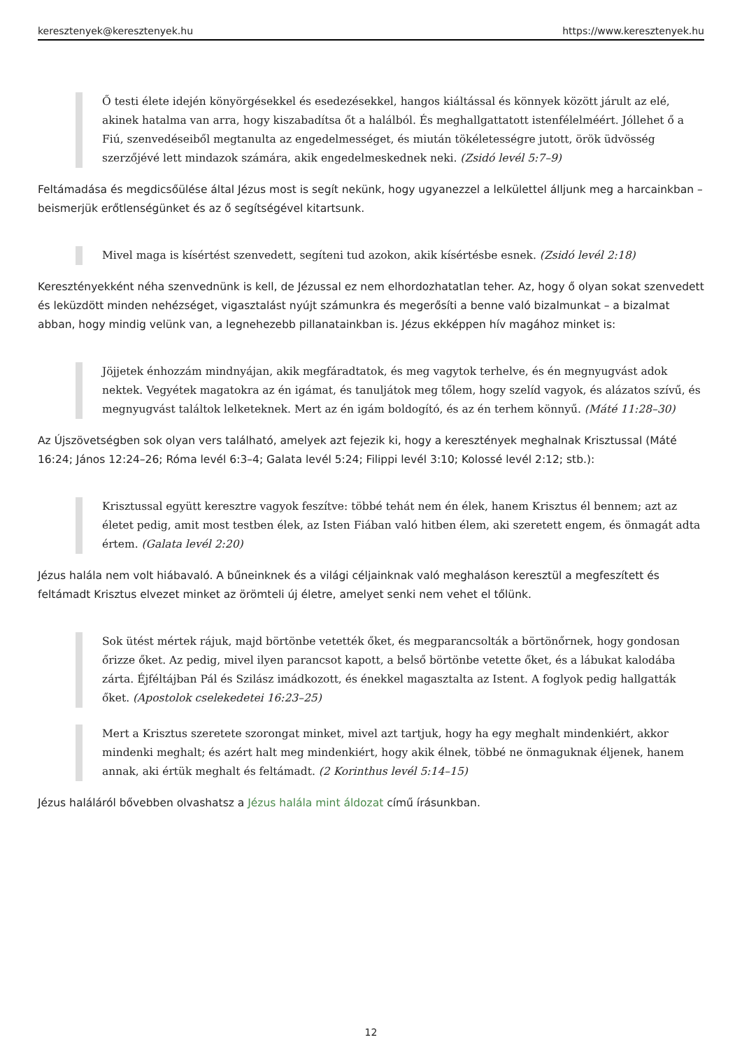keresztenyek@keresztenyek.hu https://www.keresztenyek.hu
Ő testi élete idején könyörgésekkel és esedezésekkel, hangos kiáltással és könnyek között járult az elé, akinek hatalma van arra, hogy kiszabadítsa őt a halálból. És meghallgattatott istenfélelméért. Jóllehet ő a Fiú, szenvedéseiből megtanulta az engedelmességet, és miután tökéletességre jutott, örök üdvösség szerzőjévé lett mindazok számára, akik engedelmeskednek neki. (Zsidó levél 5:7–9)
Feltámadása és megdicsőülése által Jézus most is segít nekünk, hogy ugyanezzel a lelkülettel álljunk meg a harcainkban – beismerjük erőtlenségünket és az ő segítségével kitartsunk.
Mivel maga is kísértést szenvedett, segíteni tud azokon, akik kísértésbe esnek. (Zsidó levél 2:18)
Keresztényekként néha szenvednünk is kell, de Jézussal ez nem elhordozhatatlan teher. Az, hogy ő olyan sokat szenvedett és leküzdött minden nehézséget, vigasztalást nyújt számunkra és megerősíti a benne való bizalmunkat – a bizalmat abban, hogy mindig velünk van, a legnehezebb pillanatainkban is. Jézus ekképpen hív magához minket is:
Jöjjetek énhozzám mindnyájan, akik megfáradtatok, és meg vagytok terhelve, és én megnyugvást adok nektek. Vegyétek magatokra az én igámat, és tanuljátok meg tőlem, hogy szelíd vagyok, és alázatos szívű, és megnyugvást találtok lelketeknek. Mert az én igám boldogító, és az én terhem könnyű. (Máté 11:28–30)
Az Újszövetségben sok olyan vers található, amelyek azt fejezik ki, hogy a keresztények meghalnak Krisztussal (Máté 16:24; János 12:24–26; Róma levél 6:3–4; Galata levél 5:24; Filippi levél 3:10; Kolossé levél 2:12; stb.):
Krisztussal együtt keresztre vagyok feszítve: többé tehát nem én élek, hanem Krisztus él bennem; azt az életet pedig, amit most testben élek, az Isten Fiában való hitben élem, aki szeretett engem, és önmagát adta értem. (Galata levél 2:20)
Jézus halála nem volt hiábavaló. A bűneinknek és a világi céljainknak való meghaláson keresztül a megfeszített és feltámadt Krisztus elvezet minket az örömteli új életre, amelyet senki nem vehet el tőlünk.
Sok ütést mértek rájuk, majd börtönbe vetették őket, és megparancsolták a börtönőrnek, hogy gondosan őrizze őket. Az pedig, mivel ilyen parancsot kapott, a belső börtönbe vetette őket, és a lábukat kalodába zárta. Éjféltájban Pál és Szilász imádkozott, és énekkel magasztalta az Istent. A foglyok pedig hallgatták őket. (Apostolok cselekedetei 16:23–25)
Mert a Krisztus szeretete szorongat minket, mivel azt tartjuk, hogy ha egy meghalt mindenkiért, akkor mindenki meghalt; és azért halt meg mindenkiért, hogy akik élnek, többé ne önmaguknak éljenek, hanem annak, aki értük meghalt és feltámadt. (2 Korinthus levél 5:14–15)
Jézus haláláról bővebben olvashatsz a Jézus halála mint áldozat című írásunkban.
12